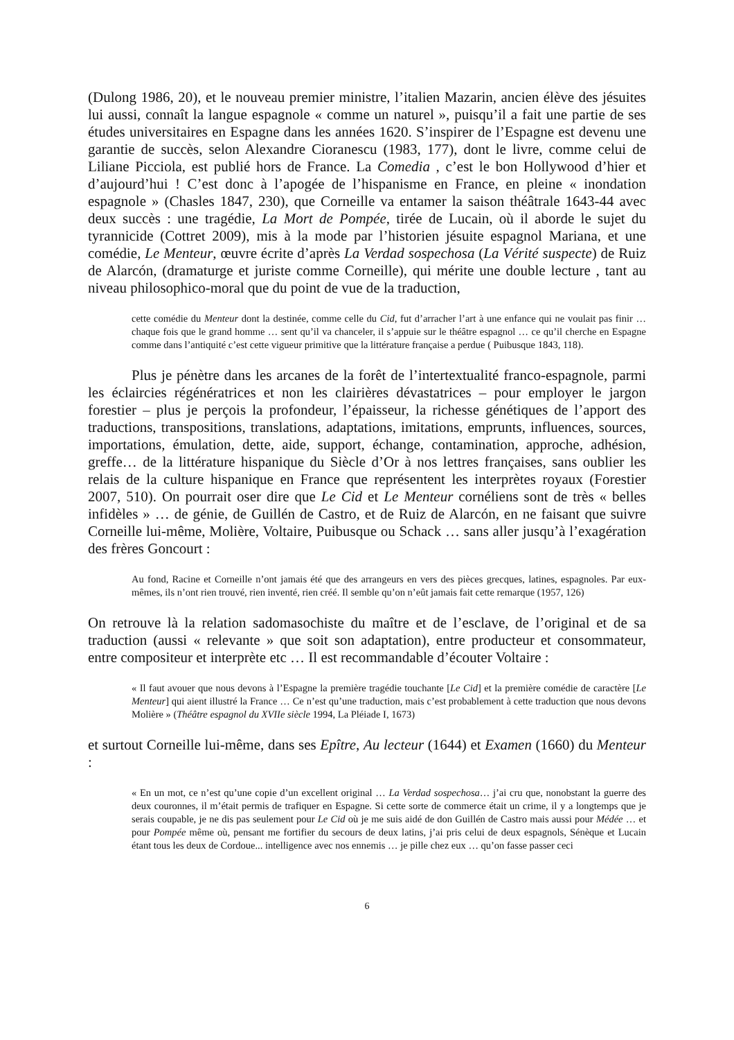(Dulong 1986, 20), et le nouveau premier ministre, l’italien Mazarin, ancien élève des jésuites lui aussi, connaît la langue espagnole « comme un naturel », puisqu’il a fait une partie de ses études universitaires en Espagne dans les années 1620. S’inspirer de l’Espagne est devenu une garantie de succès, selon Alexandre Cioranescu (1983, 177), dont le livre, comme celui de Liliane Picciola, est publié hors de France. La Comedia , c’est le bon Hollywood d’hier et d’aujourd’hui ! C’est donc à l’apogée de l’hispanisme en France, en pleine « inondation espagnole » (Chasles 1847, 230), que Corneille va entamer la saison théâtrale 1643-44 avec deux succès : une tragédie, La Mort de Pompée, tirée de Lucain, où il aborde le sujet du tyrannicide (Cottret 2009), mis à la mode par l’historien jésuite espagnol Mariana, et une comédie, Le Menteur, œuvre écrite d’après La Verdad sospechosa (La Vérité suspecte) de Ruiz de Alarcón, (dramaturge et juriste comme Corneille), qui mérite une double lecture , tant au niveau philosophico-moral que du point de vue de la traduction,
cette comédie du Menteur dont la destinée, comme celle du Cid, fut d’arracher l’art à une enfance qui ne voulait pas finir … chaque fois que le grand homme … sent qu’il va chanceler, il s’appuie sur le théâtre espagnol … ce qu’il cherche en Espagne comme dans l’antiquité c’est cette vigueur primitive que la littérature française a perdue ( Puibusque 1843, 118).
Plus je pénètre dans les arcanes de la forêt de l’intertextualité franco-espagnole, parmi les éclaircies régénératrices et non les clairières dévastatrices – pour employer le jargon forestier – plus je perçois la profondeur, l’épaisseur, la richesse génétiques de l’apport des traductions, transpositions, translations, adaptations, imitations, emprunts, influences, sources, importations, émulation, dette, aide, support, échange, contamination, approche, adhésion, greffe… de la littérature hispanique du Siècle d’Or à nos lettres françaises, sans oublier les relais de la culture hispanique en France que représentent les interprètes royaux (Forestier 2007, 510). On pourrait oser dire que Le Cid et Le Menteur cornéliens sont de très « belles infidèles » … de génie, de Guillén de Castro, et de Ruiz de Alarcón, en ne faisant que suivre Corneille lui-même, Molière, Voltaire, Puibusque ou Schack … sans aller jusqu’à l’exagération des frères Goncourt :
Au fond, Racine et Corneille n’ont jamais été que des arrangeurs en vers des pièces grecques, latines, espagnoles. Par eux-mêmes, ils n’ont rien trouvé, rien inventé, rien créé. Il semble qu’on n’eût jamais fait cette remarque (1957, 126)
On retrouve là la relation sadomasochiste du maître et de l’esclave, de l’original et de sa traduction (aussi « relevante » que soit son adaptation), entre producteur et consommateur, entre compositeur et interprète etc … Il est recommandable d’écouter Voltaire :
« Il faut avouer que nous devons à l’Espagne la première tragédie touchante [Le Cid] et la première comédie de caractère [Le Menteur] qui aient illustré la France … Ce n’est qu’une traduction, mais c’est probablement à cette traduction que nous devons Molière » (Théâtre espagnol du XVIIe siècle 1994, La Pléiade I, 1673)
et surtout Corneille lui-même, dans ses Epître, Au lecteur (1644) et Examen (1660) du Menteur :
« En un mot, ce n’est qu’une copie d’un excellent original … La Verdad sospechosa… j’ai cru que, nonobstant la guerre des deux couronnes, il m’était permis de trafiquer en Espagne. Si cette sorte de commerce était un crime, il y a longtemps que je serais coupable, je ne dis pas seulement pour Le Cid où je me suis aidé de don Guillén de Castro mais aussi pour Médée … et pour Pompée même où, pensant me fortifier du secours de deux latins, j’ai pris celui de deux espagnols, Sénèque et Lucain étant tous les deux de Cordoue... intelligence avec nos ennemis … je pille chez eux … qu’on fasse passer ceci
6